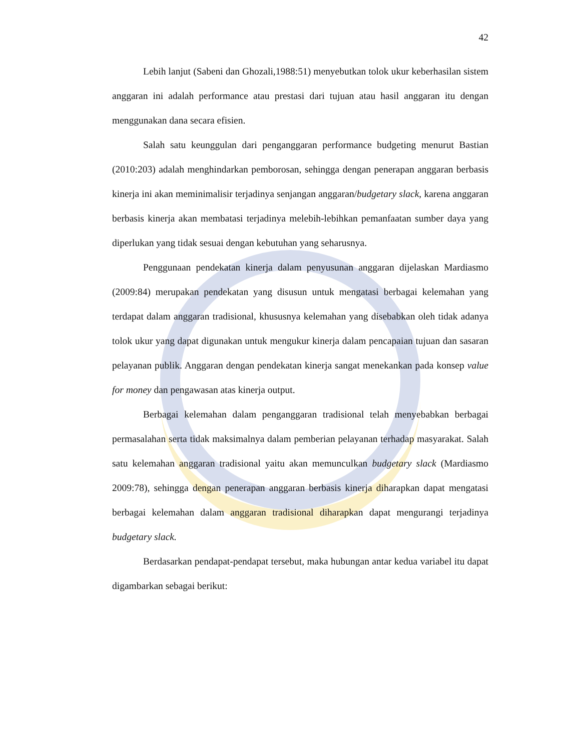42
Lebih lanjut (Sabeni dan Ghozali,1988:51) menyebutkan tolok ukur keberhasilan sistem anggaran ini adalah performance atau prestasi dari tujuan atau hasil anggaran itu dengan menggunakan dana secara efisien.
Salah satu keunggulan dari penganggaran performance budgeting menurut Bastian (2010:203) adalah menghindarkan pemborosan, sehingga dengan penerapan anggaran berbasis kinerja ini akan meminimalisir terjadinya senjangan anggaran/budgetary slack, karena anggaran berbasis kinerja akan membatasi terjadinya melebih-lebihkan pemanfaatan sumber daya yang diperlukan yang tidak sesuai dengan kebutuhan yang seharusnya.
Penggunaan pendekatan kinerja dalam penyusunan anggaran dijelaskan Mardiasmo (2009:84) merupakan pendekatan yang disusun untuk mengatasi berbagai kelemahan yang terdapat dalam anggaran tradisional, khususnya kelemahan yang disebabkan oleh tidak adanya tolok ukur yang dapat digunakan untuk mengukur kinerja dalam pencapaian tujuan dan sasaran pelayanan publik. Anggaran dengan pendekatan kinerja sangat menekankan pada konsep value for money dan pengawasan atas kinerja output.
Berbagai kelemahan dalam penganggaran tradisional telah menyebabkan berbagai permasalahan serta tidak maksimalnya dalam pemberian pelayanan terhadap masyarakat. Salah satu kelemahan anggaran tradisional yaitu akan memunculkan budgetary slack (Mardiasmo 2009:78), sehingga dengan penerapan anggaran berbasis kinerja diharapkan dapat mengatasi berbagai kelemahan dalam anggaran tradisional diharapkan dapat mengurangi terjadinya budgetary slack.
Berdasarkan pendapat-pendapat tersebut, maka hubungan antar kedua variabel itu dapat digambarkan sebagai berikut: